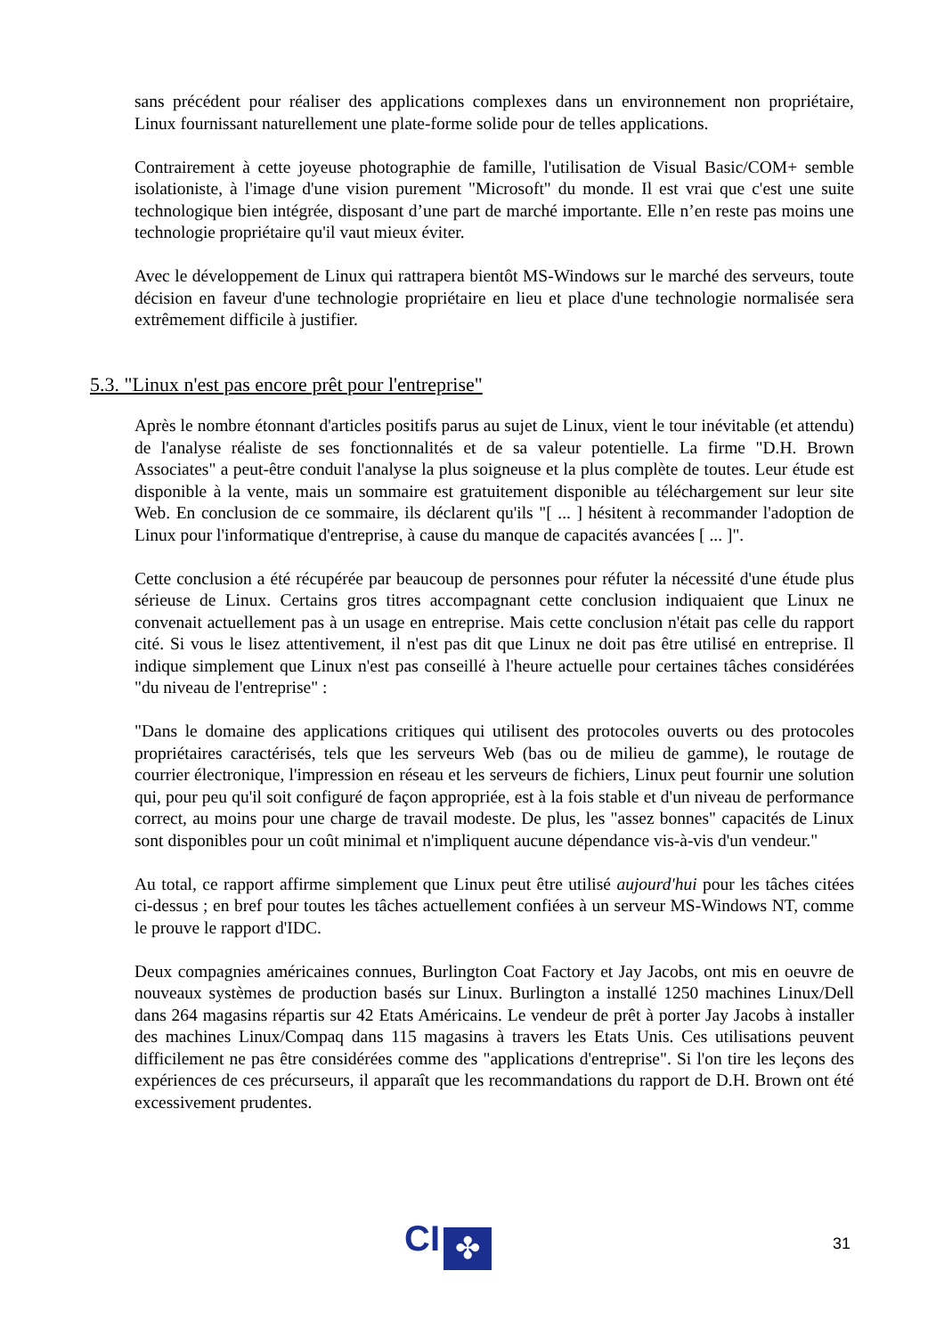sans précédent pour réaliser des applications complexes dans un environnement non propriétaire, Linux fournissant naturellement une plate-forme solide pour de telles applications.
Contrairement à cette joyeuse photographie de famille, l'utilisation de Visual Basic/COM+ semble isolationiste, à l'image d'une vision purement "Microsoft" du monde. Il est vrai que c'est une suite technologique bien intégrée, disposant d’une part de marché importante. Elle n’en reste pas moins une technologie propriétaire qu'il vaut mieux éviter.
Avec le développement de Linux qui rattrapera bientôt MS-Windows sur le marché des serveurs, toute décision en faveur d'une technologie propriétaire en lieu et place d'une technologie normalisée sera extrêmement difficile à justifier.
5.3. "Linux n'est pas encore prêt pour l'entreprise"
Après le nombre étonnant d'articles positifs parus au sujet de Linux, vient le tour inévitable (et attendu) de l'analyse réaliste de ses fonctionnalités et de sa valeur potentielle. La firme "D.H. Brown Associates" a peut-être conduit l'analyse la plus soigneuse et la plus complète de toutes. Leur étude est disponible à la vente, mais un sommaire est gratuitement disponible au téléchargement sur leur site Web. En conclusion de ce sommaire, ils déclarent qu'ils "[ ... ] hésitent à recommander l'adoption de Linux pour l'informatique d'entreprise, à cause du manque de capacités avancées [ ... ]".
Cette conclusion a été récupérée par beaucoup de personnes pour réfuter la nécessité d'une étude plus sérieuse de Linux. Certains gros titres accompagnant cette conclusion indiquaient que Linux ne convenait actuellement pas à un usage en entreprise. Mais cette conclusion n'était pas celle du rapport cité. Si vous le lisez attentivement, il n'est pas dit que Linux ne doit pas être utilisé en entreprise. Il indique simplement que Linux n'est pas conseillé à l'heure actuelle pour certaines tâches considérées "du niveau de l'entreprise" :
"Dans le domaine des applications critiques qui utilisent des protocoles ouverts ou des protocoles propriétaires caractérisés, tels que les serveurs Web (bas ou de milieu de gamme), le routage de courrier électronique, l'impression en réseau et les serveurs de fichiers, Linux peut fournir une solution qui, pour peu qu'il soit configuré de façon appropriée, est à la fois stable et d'un niveau de performance correct, au moins pour une charge de travail modeste. De plus, les "assez bonnes" capacités de Linux sont disponibles pour un coût minimal et n'impliquent aucune dépendance vis-à-vis d'un vendeur."
Au total, ce rapport affirme simplement que Linux peut être utilisé aujourd'hui pour les tâches citées ci-dessus ; en bref pour toutes les tâches actuellement confiées à un serveur MS-Windows NT, comme le prouve le rapport d'IDC.
Deux compagnies américaines connues, Burlington Coat Factory et Jay Jacobs, ont mis en oeuvre de nouveaux systèmes de production basés sur Linux. Burlington a installé 1250 machines Linux/Dell dans 264 magasins répartis sur 42 Etats Américains. Le vendeur de prêt à porter Jay Jacobs à installer des machines Linux/Compaq dans 115 magasins à travers les Etats Unis. Ces utilisations peuvent difficilement ne pas être considérées comme des "applications d'entreprise". Si l'on tire les leçons des expériences de ces précurseurs, il apparaît que les recommandations du rapport de D.H. Brown ont été excessivement prudentes.
CI
✤
31